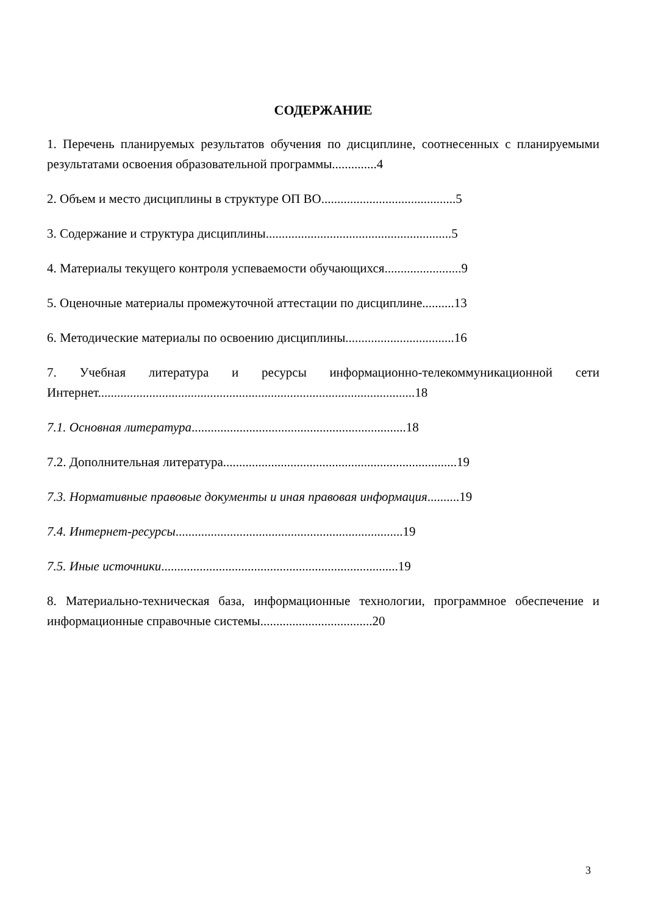СОДЕРЖАНИЕ
1. Перечень планируемых результатов обучения по дисциплине, соотнесенных с планируемыми результатами освоения образовательной программы..............4
2. Объем и место дисциплины в структуре ОП ВО..........................................5
3. Содержание и структура дисциплины..........................................................5
4. Материалы текущего контроля успеваемости обучающихся........................9
5. Оценочные материалы промежуточной аттестации по дисциплине..........13
6. Методические материалы по освоению дисциплины..................................16
7. Учебная литература и ресурсы информационно-телекоммуникационной сети Интернет...................................................................................................18
7.1. Основная литература...................................................................18
7.2. Дополнительная литература.........................................................................19
7.3. Нормативные правовые документы и иная правовая информация..........19
7.4. Интернет-ресурсы.......................................................................19
7.5. Иные источники..........................................................................19
8. Материально-техническая база, информационные технологии, программное обеспечение и информационные справочные системы...................................20
3